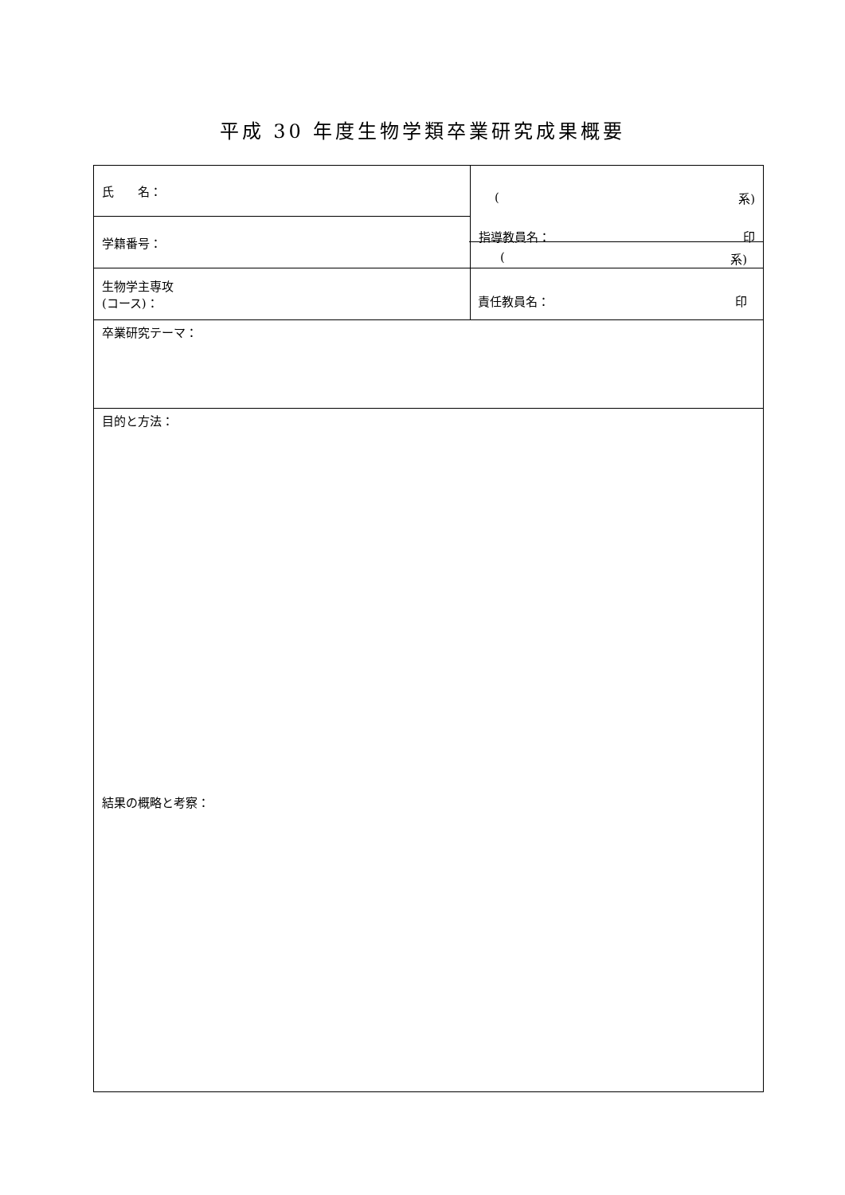平成 30 年度生物学類卒業研究成果概要
| 氏 名： | ( 系) 指導教員名： 印 |
| 学籍番号： | |
| 生物学主専攻 (コース)： | |
| 卒業研究テーマ： | |
| 目的と方法： 結果の概略と考察： | |
(系)
責任教員名： 印